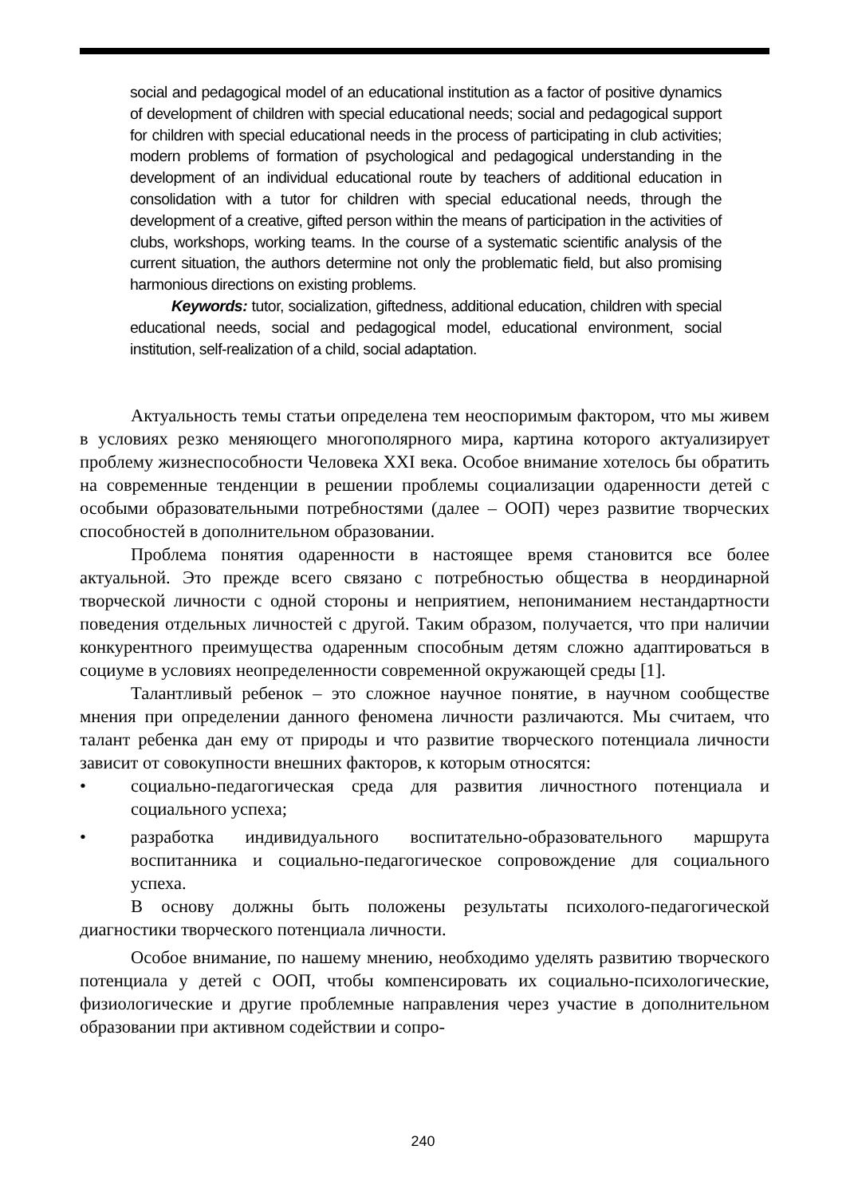social and pedagogical model of an educational institution as a factor of positive dynamics of development of children with special educational needs; social and pedagogical support for children with special educational needs in the process of participating in club activities; modern problems of formation of psychological and pedagogical understanding in the development of an individual educational route by teachers of additional education in consolidation with a tutor for children with special educational needs, through the development of a creative, gifted person within the means of participation in the activities of clubs, workshops, working teams. In the course of a systematic scientific analysis of the current situation, the authors determine not only the problematic field, but also promising harmonious directions on existing problems.
Keywords: tutor, socialization, giftedness, additional education, children with special educational needs, social and pedagogical model, educational environment, social institution, self-realization of a child, social adaptation.
Актуальность темы статьи определена тем неоспоримым фактором, что мы живем в условиях резко меняющего многополярного мира, картина которого актуализирует проблему жизнеспособности Человека XXI века. Особое внимание хотелось бы обратить на современные тенденции в решении проблемы социализации одаренности детей с особыми образовательными потребностями (далее – ООП) через развитие творческих способностей в дополнительном образовании.
Проблема понятия одаренности в настоящее время становится все более актуальной. Это прежде всего связано с потребностью общества в неординарной творческой личности с одной стороны и неприятием, непониманием нестандартности поведения отдельных личностей с другой. Таким образом, получается, что при наличии конкурентного преимущества одаренным способным детям сложно адаптироваться в социуме в условиях неопределенности современной окружающей среды [1].
Талантливый ребенок – это сложное научное понятие, в научном сообществе мнения при определении данного феномена личности различаются. Мы считаем, что талант ребенка дан ему от природы и что развитие творческого потенциала личности зависит от совокупности внешних факторов, к которым относятся:
• социально-педагогическая среда для развития личностного потенциала и социального успеха;
• разработка индивидуального воспитательно-образовательного маршрута воспитанника и социально-педагогическое сопровождение для социального успеха.
В основу должны быть положены результаты психолого-педагогической диагностики творческого потенциала личности.
Особое внимание, по нашему мнению, необходимо уделять развитию творческого потенциала у детей с ООП, чтобы компенсировать их социально-психологические, физиологические и другие проблемные направления через участие в дополнительном образовании при активном содействии и сопро-
240